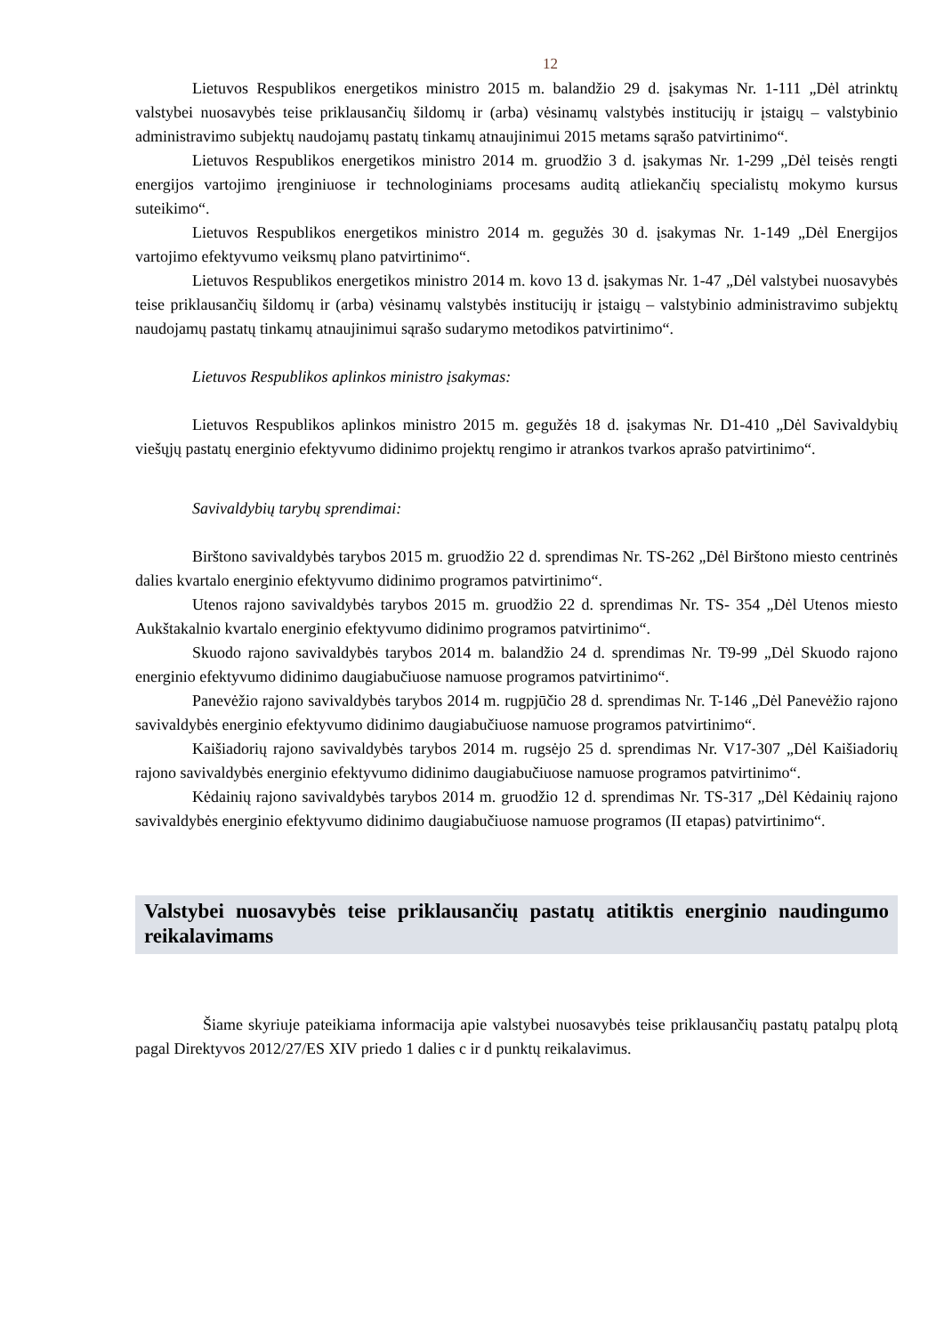12
Lietuvos Respublikos energetikos ministro 2015 m. balandžio 29 d. įsakymas Nr. 1-111 „Dėl atrinktų valstybei nuosavybės teise priklausančių šildomų ir (arba) vėsinamų valstybės institucijų ir įstaigų – valstybinio administravimo subjektų naudojamų pastatų tinkamų atnaujinimui 2015 metams sąrašo patvirtinimo“.
Lietuvos Respublikos energetikos ministro 2014 m. gruodžio 3 d. įsakymas Nr. 1-299 „Dėl teisės rengti energijos vartojimo įrenginiuose ir technologiniams procesams auditą atliekančių specialistų mokymo kursus suteikimo“.
Lietuvos Respublikos energetikos ministro 2014 m. gegužės 30 d. įsakymas Nr. 1-149 „Dėl Energijos vartojimo efektyvumo veiksmų plano patvirtinimo“.
Lietuvos Respublikos energetikos ministro 2014 m. kovo 13 d. įsakymas Nr. 1-47 „Dėl valstybei nuosavybės teise priklausančių šildomų ir (arba) vėsinamų valstybės institucijų ir įstaigų – valstybinio administravimo subjektų naudojamų pastatų tinkamų atnaujinimui sąrašo sudarymo metodikos patvirtinimo“.
Lietuvos Respublikos aplinkos ministro įsakymas:
Lietuvos Respublikos aplinkos ministro 2015 m. gegužės 18 d. įsakymas Nr. D1-410 „Dėl Savivaldybių viešųjų pastatų energinio efektyvumo didinimo projektų rengimo ir atrankos tvarkos aprašo patvirtinimo“.
Savivaldybių tarybų sprendimai:
Birštono savivaldybės tarybos 2015 m. gruodžio 22 d. sprendimas Nr. TS-262 „Dėl Birštono miesto centrinės dalies kvartalo energinio efektyvumo didinimo programos patvirtinimo“.
Utenos rajono savivaldybės tarybos 2015 m. gruodžio 22 d. sprendimas Nr. TS- 354 „Dėl Utenos miesto Aukštakalnio kvartalo energinio efektyvumo didinimo programos patvirtinimo“.
Skuodo rajono savivaldybės tarybos 2014 m. balandžio 24 d. sprendimas Nr. T9-99 „Dėl Skuodo rajono energinio efektyvumo didinimo daugiabučiuose namuose programos patvirtinimo“.
Panevėžio rajono savivaldybės tarybos 2014 m. rugpjūčio 28 d. sprendimas Nr. T-146 „Dėl Panevėžio rajono savivaldybės energinio efektyvumo didinimo daugiabučiuose namuose programos patvirtinimo“.
Kaišiadorių rajono savivaldybės tarybos 2014 m. rugsėjo 25 d. sprendimas Nr. V17-307 „Dėl Kaišiadorių rajono savivaldybės energinio efektyvumo didinimo daugiabučiuose namuose programos patvirtinimo“.
Kėdainių rajono savivaldybės tarybos 2014 m. gruodžio 12 d. sprendimas Nr. TS-317 „Dėl Kėdainių rajono savivaldybės energinio efektyvumo didinimo daugiabučiuose namuose programos (II etapas) patvirtinimo“.
Valstybei nuosavybės teise priklausančių pastatų atitiktis energinio naudingumo reikalavimams
Šiame skyriuje pateikiama informacija apie valstybei nuosavybės teise priklausančių pastatų patalpų plotą pagal Direktyvos 2012/27/ES XIV priedo 1 dalies c ir d punktų reikalavimus.